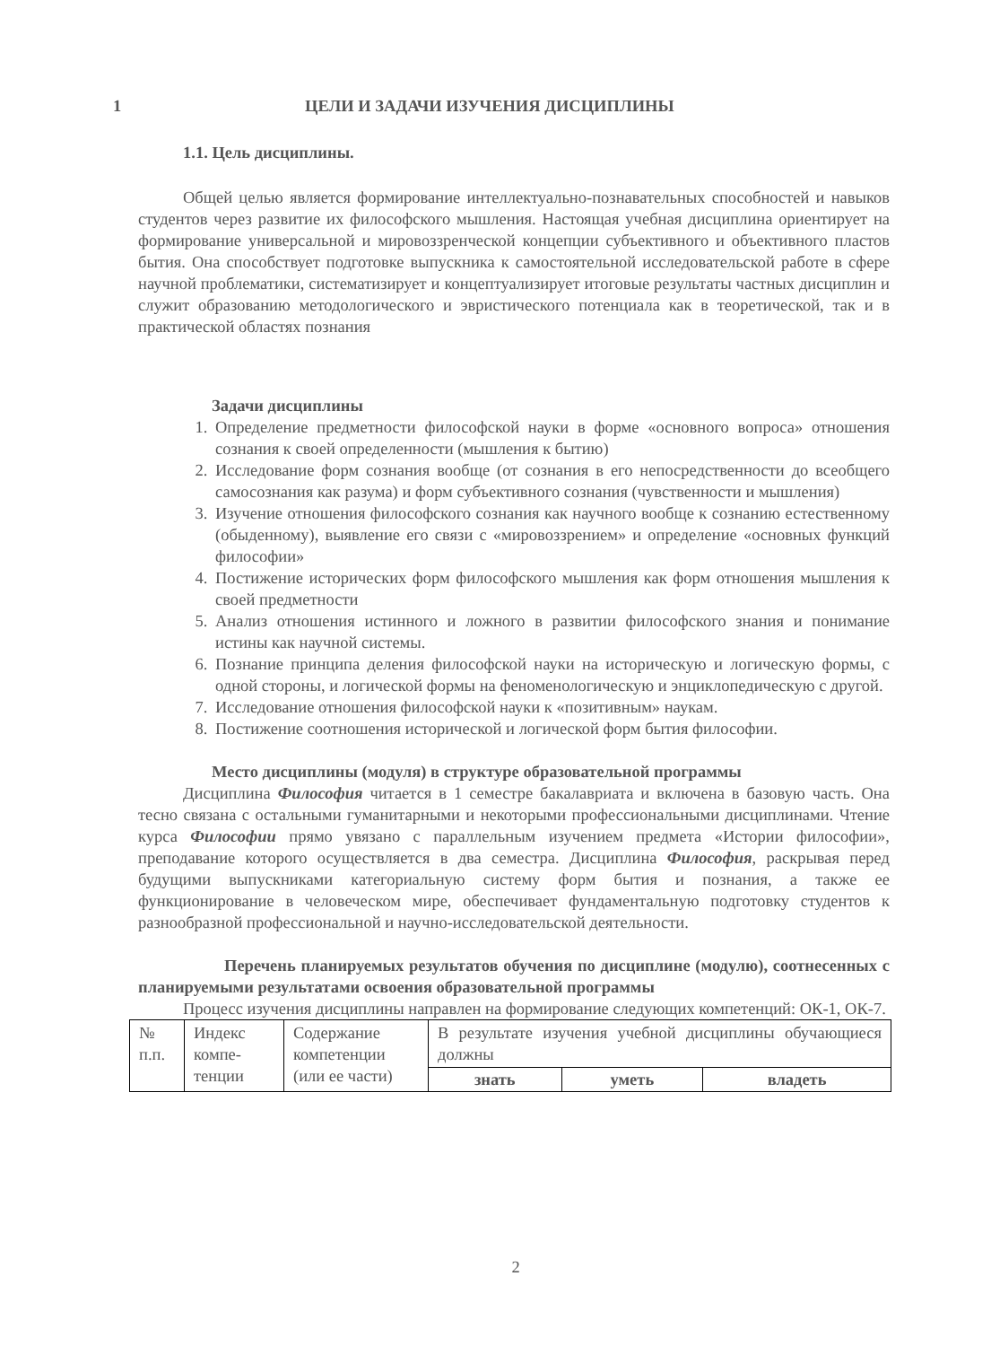1 ЦЕЛИ И ЗАДАЧИ ИЗУЧЕНИЯ ДИСЦИПЛИНЫ
1.1. Цель дисциплины.
Общей целью является формирование интеллектуально-познавательных способностей и навыков студентов через развитие их философского мышления. Настоящая учебная дисциплина ориентирует на формирование универсальной и мировоззренческой концепции субъективного и объективного пластов бытия. Она способствует подготовке выпускника к самостоятельной исследовательской работе в сфере научной проблематики, систематизирует и концептуализирует итоговые результаты частных дисциплин и служит образованию методологического и эвристического потенциала как в теоретической, так и в практической областях познания
Задачи дисциплины
1. Определение предметности философской науки в форме «основного вопроса» отношения сознания к своей определенности (мышления к бытию)
2. Исследование форм сознания вообще (от сознания в его непосредственности до всеобщего самосознания как разума) и форм субъективного сознания (чувственности и мышления)
3. Изучение отношения философского сознания как научного вообще к сознанию естественному (обыденному), выявление его связи с «мировоззрением» и определение «основных функций философии»
4. Постижение исторических форм философского мышления как форм отношения мышления к своей предметности
5. Анализ отношения истинного и ложного в развитии философского знания и понимание истины как научной системы.
6. Познание принципа деления философской науки на историческую и логическую формы, с одной стороны, и логической формы на феноменологическую и энциклопедическую с другой.
7. Исследование отношения философской науки к «позитивным» наукам.
8. Постижение соотношения исторической и логической форм бытия философии.
Место дисциплины (модуля) в структуре образовательной программы
Дисциплина Философия читается в 1 семестре бакалавриата и включена в базовую часть. Она тесно связана с остальными гуманитарными и некоторыми профессиональными дисциплинами. Чтение курса Философии прямо увязано с параллельным изучением предмета «Истории философии», преподавание которого осуществляется в два семестра. Дисциплина Философия, раскрывая перед будущими выпускниками категориальную систему форм бытия и познания, а также ее функционирование в человеческом мире, обеспечивает фундаментальную подготовку студентов к разнообразной профессиональной и научно-исследовательской деятельности.
Перечень планируемых результатов обучения по дисциплине (модулю), соотнесенных с планируемыми результатами освоения образовательной программы
Процесс изучения дисциплины направлен на формирование следующих компетенций: ОК-1, ОК-7.
| № п.п. | Индекс компе-тенции | Содержание компетенции (или ее части) | В результате изучения учебной дисциплины обучающиеся должны | | |
| | | | знать | уметь | владеть |
2